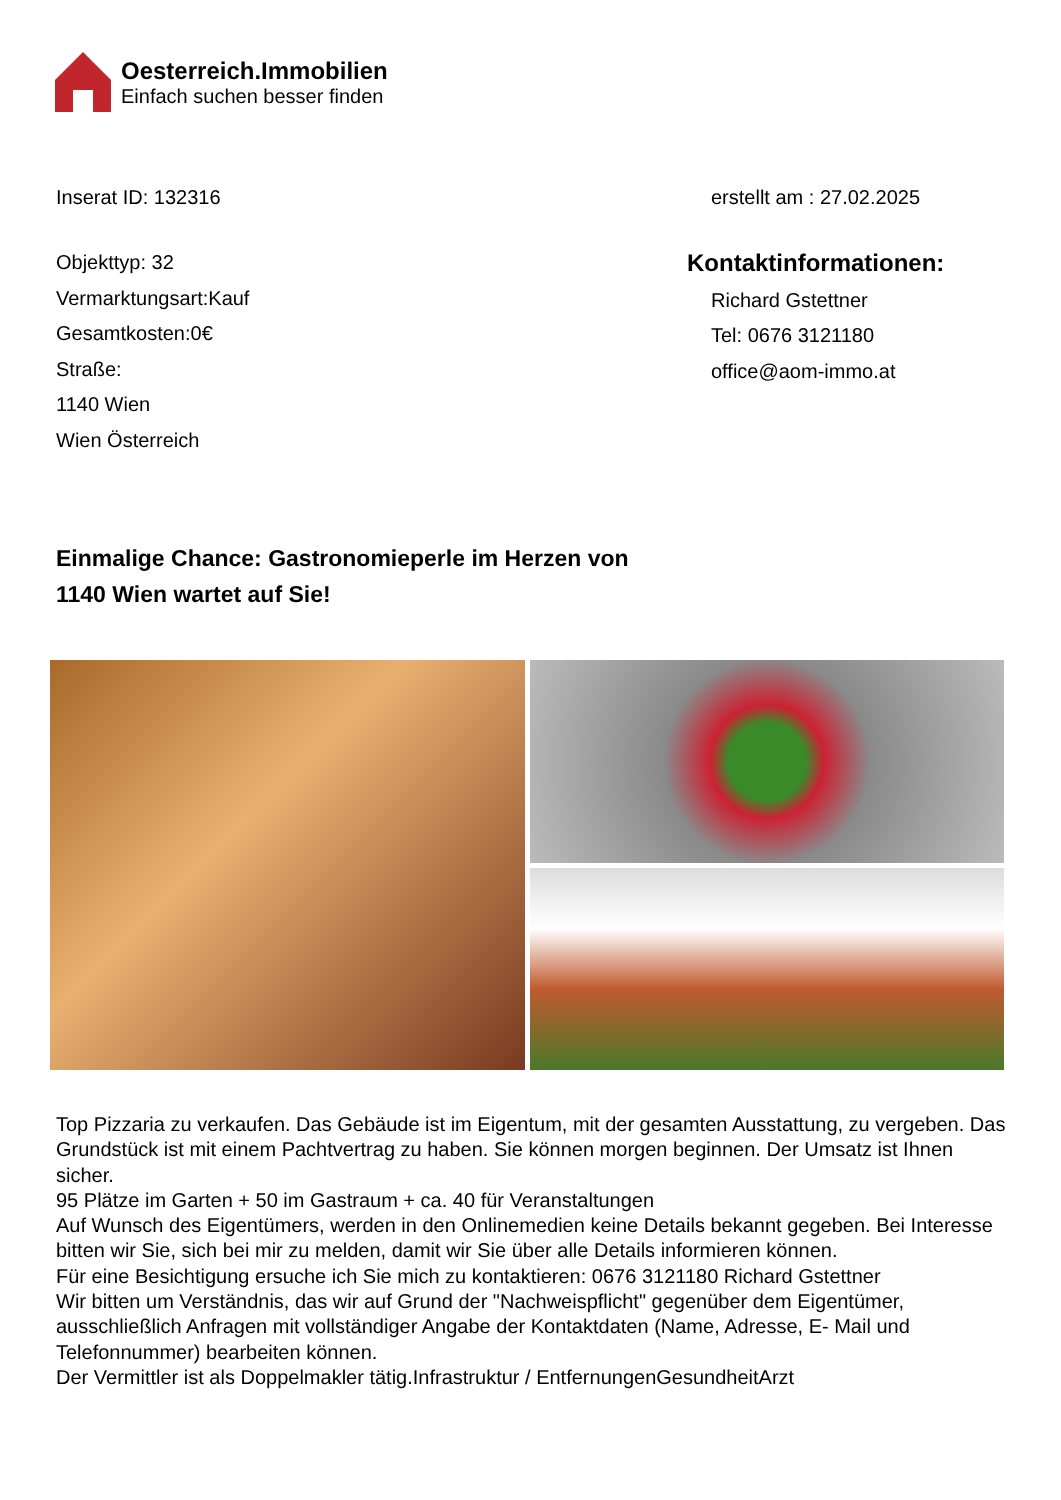Oesterreich.Immobilien
Einfach suchen besser finden
Inserat ID: 132316 erstellt am : 27.02.2025
Objekttyp: 32
Vermarktungsart:Kauf
Gesamtkosten:0€
Straße:
1140 Wien
Wien Österreich
Kontaktinformationen:
Richard Gstettner
Tel: 0676 3121180
office@aom-immo.at
Einmalige Chance: Gastronomieperle im Herzen von
1140 Wien wartet auf Sie!
Top Pizzaria zu verkaufen. Das Gebäude ist im Eigentum, mit der gesamten Ausstattung, zu vergeben. Das Grundstück ist mit einem Pachtvertrag zu haben. Sie können morgen beginnen. Der Umsatz ist Ihnen sicher.
95 Plätze im Garten + 50 im Gastraum + ca. 40 für Veranstaltungen
Auf Wunsch des Eigentümers, werden in den Onlinemedien keine Details bekannt gegeben. Bei Interesse bitten wir Sie, sich bei mir zu melden, damit wir Sie über alle Details informieren können.
Für eine Besichtigung ersuche ich Sie mich zu kontaktieren: 0676 3121180 Richard Gstettner
Wir bitten um Verständnis, das wir auf Grund der "Nachweispflicht" gegenüber dem Eigentümer, ausschließlich Anfragen mit vollständiger Angabe der Kontaktdaten (Name, Adresse, E- Mail und Telefonnummer) bearbeiten können.
Der Vermittler ist als Doppelmakler tätig.Infrastruktur / EntfernungenGesundheitArzt